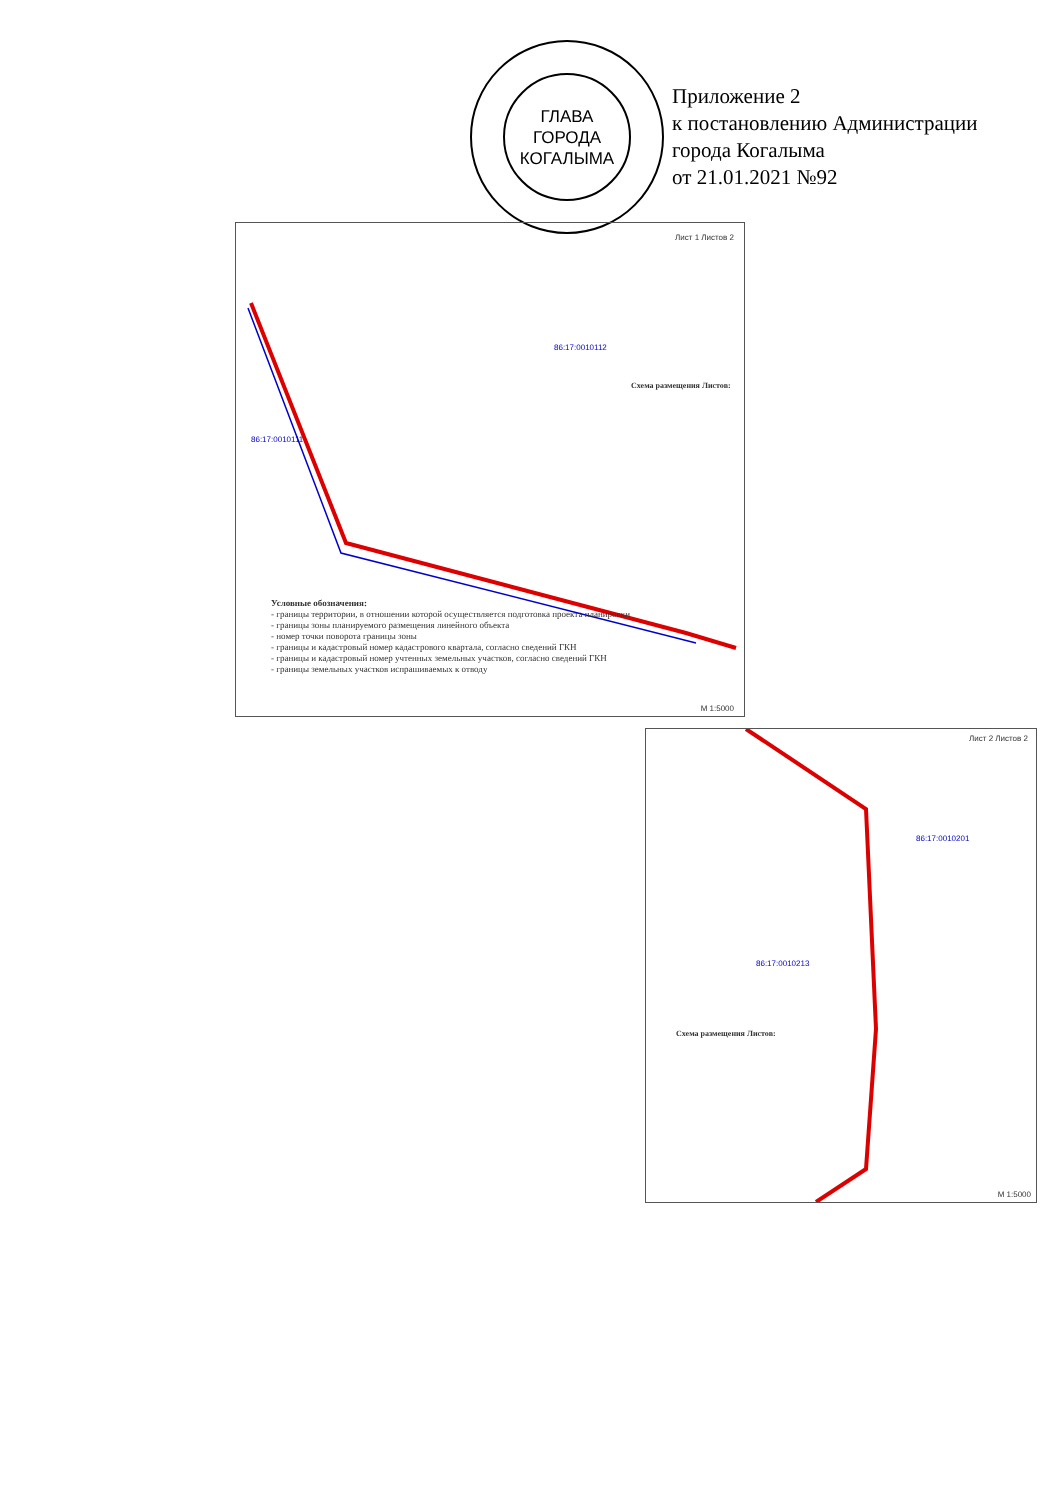ГЛАВА
ГОРОДА
КОГАЛЫМА
Приложение 2
к постановлению Администрации
города Когалыма
от 21.01.2021 №92
Лист 1 Листов 2
86:17:0010112
86:17:0010111
Схема размещения Листов:
Условные обозначения:
- границы территории, в отношении которой осуществляется подготовка проекта планировки
- границы зоны планируемого размещения линейного объекта
- номер точки поворота границы зоны
- границы и кадастровый номер кадастрового квартала, согласно сведений ГКН
- границы и кадастровый номер учтенных земельных участков, согласно сведений ГКН
- границы земельных участков испрашиваемых к отводу
М 1:5000
Лист 2 Листов 2
86:17:0010201
86:17:0010213
Схема размещения Листов:
М 1:5000